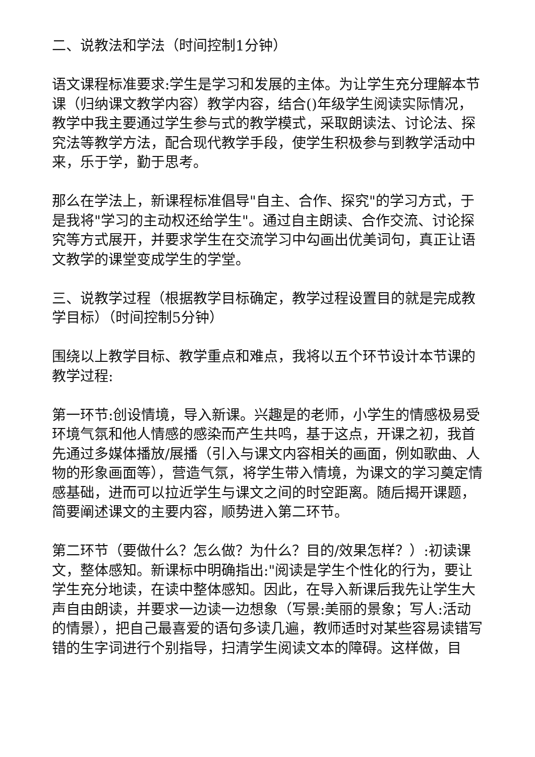二、说教法和学法（时间控制1分钟）
语文课程标准要求:学生是学习和发展的主体。为让学生充分理解本节课（归纳课文教学内容）教学内容，结合()年级学生阅读实际情况，教学中我主要通过学生参与式的教学模式，采取朗读法、讨论法、探究法等教学方法，配合现代教学手段，使学生积极参与到教学活动中来，乐于学，勤于思考。
那么在学法上，新课程标准倡导"自主、合作、探究"的学习方式，于是我将"学习的主动权还给学生"。通过自主朗读、合作交流、讨论探究等方式展开，并要求学生在交流学习中勾画出优美词句，真正让语文教学的课堂变成学生的学堂。
三、说教学过程（根据教学目标确定，教学过程设置目的就是完成教学目标）（时间控制5分钟）
围绕以上教学目标、教学重点和难点，我将以五个环节设计本节课的教学过程:
第一环节:创设情境，导入新课。兴趣是的老师，小学生的情感极易受环境气氛和他人情感的感染而产生共鸣，基于这点，开课之初，我首先通过多媒体播放/展播（引入与课文内容相关的画面，例如歌曲、人物的形象画面等），营造气氛，将学生带入情境，为课文的学习奠定情感基础，进而可以拉近学生与课文之间的时空距离。随后揭开课题，简要阐述课文的主要内容，顺势进入第二环节。
第二环节（要做什么？怎么做？为什么？目的/效果怎样？）:初读课文，整体感知。新课标中明确指出:"阅读是学生个性化的行为，要让学生充分地读，在读中整体感知。因此，在导入新课后我先让学生大声自由朗读，并要求一边读一边想象（写景:美丽的景象；写人:活动的情景），把自己最喜爱的语句多读几遍，教师适时对某些容易读错写错的生字词进行个别指导，扫清学生阅读文本的障碍。这样做，目